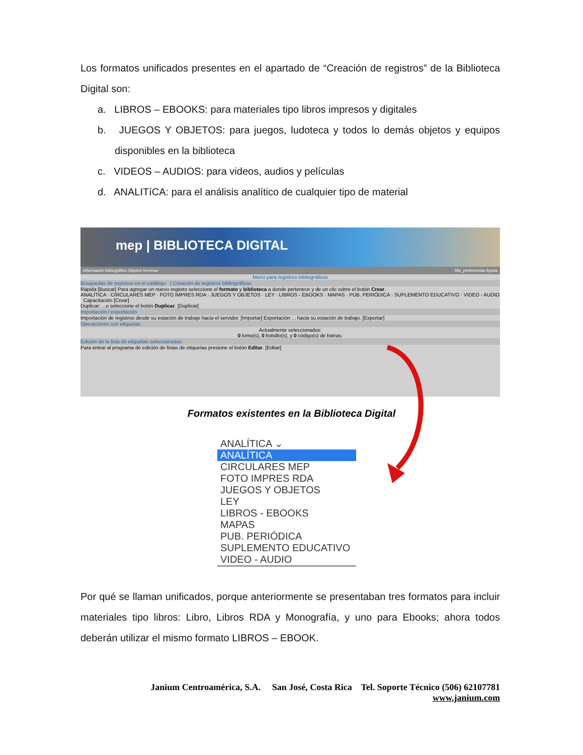Los formatos unificados presentes en el apartado de “Creación de registros” de la Biblioteca Digital son:
a. LIBROS – EBOOKS: para materiales tipo libros impresos y digitales
b. JUEGOS Y OBJETOS: para juegos, ludoteca y todos lo demás objetos y equipos disponibles en la biblioteca
c. VIDEOS – AUDIOS: para videos, audios y películas
d. ANALITíCA: para el análisis analítico de cualquier tipo de material
mep | BIBLIOTECA DIGITAL
Información bibliográfica Objetos Terminar Mis_preferencias Ayuda
Menú para registros bibliográficos
Búsquedas de registros en el catálogo | Creación de registros bibliográficos
Rápida [Buscar] Para agregar un nuevo registro seleccione el formato y biblioteca a donde pertenece y de un clic sobre el botón Crear.
ANALÍTICA · CIRCULARES MEP · FOTO IMPRES RDA · JUEGOS Y OBJETOS · LEY · LIBROS - EBOOKS · MAPAS · PUB. PERIÓDICA · SUPLEMENTO EDUCATIVO · VIDEO - AUDIO Capacitación [Crear]
Duplicar: ...o seleccione el botón Duplicar. [Duplicar]
Importación / exportación
Importación de registros desde su estación de trabajo hacia el servidor. [Importar] Exportación ... hacia su estación de trabajo. [Exportar]
Operaciones con etiquetas
Actualmente seleccionados:
0 lomo(s), 0 bolsillo(s), y 0 código(s) de barras.
Edición de la lista de etiquetas seleccionadas
Para entrar al programa de edición de listas de etiquetas presione el botón Editar. [Editar]
Formatos existentes en la Biblioteca Digital
ANALÍTICA ⌄
ANALÍTICA
CIRCULARES MEP
FOTO IMPRES RDA
JUEGOS Y OBJETOS
LEY
LIBROS - EBOOKS
MAPAS
PUB. PERIÓDICA
SUPLEMENTO EDUCATIVO
VIDEO - AUDIO
Por qué se llaman unificados, porque anteriormente se presentaban tres formatos para incluir materiales tipo libros: Libro, Libros RDA y Monografía, y uno para Ebooks; ahora todos deberán utilizar el mismo formato LIBROS – EBOOK.
Janium Centroamérica, S.A. San José, Costa Rica Tel. Soporte Técnico (506) 62107781
www.janium.com